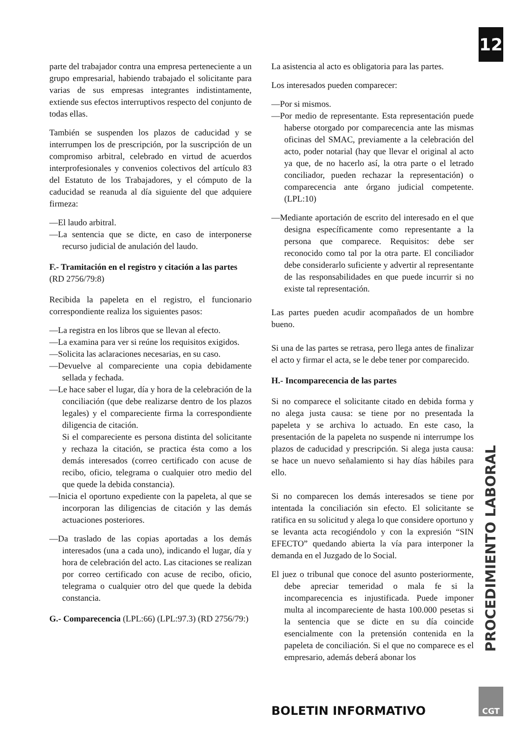12
parte del trabajador contra una empresa perteneciente a un grupo empresarial, habiendo trabajado el solicitante para varias de sus empresas integrantes indistintamente, extiende sus efectos interruptivos respecto del conjunto de todas ellas.
También se suspenden los plazos de caducidad y se interrumpen los de prescripción, por la suscripción de un compromiso arbitral, celebrado en virtud de acuerdos interprofesionales y convenios colectivos del artículo 83 del Estatuto de los Trabajadores, y el cómputo de la caducidad se reanuda al día siguiente del que adquiere firmeza:
—El laudo arbitral.
—La sentencia que se dicte, en caso de interponerse recurso judicial de anulación del laudo.
F.- Tramitación en el registro y citación a las partes (RD 2756/79:8)
Recibida la papeleta en el registro, el funcionario correspondiente realiza los siguientes pasos:
—La registra en los libros que se llevan al efecto.
—La examina para ver si reúne los requisitos exigidos.
—Solicita las aclaraciones necesarias, en su caso.
—Devuelve al compareciente una copia debidamente sellada y fechada.
—Le hace saber el lugar, día y hora de la celebración de la conciliación (que debe realizarse dentro de los plazos legales) y el compareciente firma la correspondiente diligencia de citación.
Si el compareciente es persona distinta del solicitante y rechaza la citación, se practica ésta como a los demás interesados (correo certificado con acuse de recibo, oficio, telegrama o cualquier otro medio del que quede la debida constancia).
—Inicia el oportuno expediente con la papeleta, al que se incorporan las diligencias de citación y las demás actuaciones posteriores.
—Da traslado de las copias aportadas a los demás interesados (una a cada uno), indicando el lugar, día y hora de celebración del acto. Las citaciones se realizan por correo certificado con acuse de recibo, oficio, telegrama o cualquier otro del que quede la debida constancia.
G.- Comparecencia (LPL:66) (LPL:97.3) (RD 2756/79:)
La asistencia al acto es obligatoria para las partes.
Los interesados pueden comparecer:
—Por si mismos.
—Por medio de representante. Esta representación puede haberse otorgado por comparecencia ante las mismas oficinas del SMAC, previamente a la celebración del acto, poder notarial (hay que llevar el original al acto ya que, de no hacerlo así, la otra parte o el letrado conciliador, pueden rechazar la representación) o comparecencia ante órgano judicial competente. (LPL:10)
—Mediante aportación de escrito del interesado en el que designa específicamente como representante a la persona que comparece. Requisitos: debe ser reconocido como tal por la otra parte. El conciliador debe considerarlo suficiente y advertir al representante de las responsabilidades en que puede incurrir si no existe tal representación.
Las partes pueden acudir acompañados de un hombre bueno.
Si una de las partes se retrasa, pero llega antes de finalizar el acto y firmar el acta, se le debe tener por comparecido.
H.- Incomparecencia de las partes
Si no comparece el solicitante citado en debida forma y no alega justa causa: se tiene por no presentada la papeleta y se archiva lo actuado. En este caso, la presentación de la papeleta no suspende ni interrumpe los plazos de caducidad y prescripción. Si alega justa causa: se hace un nuevo señalamiento si hay días hábiles para ello.
Si no comparecen los demás interesados se tiene por intentada la conciliación sin efecto. El solicitante se ratifica en su solicitud y alega lo que considere oportuno y se levanta acta recogiéndolo y con la expresión “SIN EFECTO” quedando abierta la vía para interponer la demanda en el Juzgado de lo Social.
El juez o tribunal que conoce del asunto posteriormente, debe apreciar temeridad o mala fe si la incomparecencia es injustificada. Puede imponer multa al incompareciente de hasta 100.000 pesetas si la sentencia que se dicte en su día coincide esencialmente con la pretensión contenida en la papeleta de conciliación. Si el que no comparece es el empresario, además deberá abonar los
PROCEDIMIENTO LABORAL
BOLETIN INFORMATIVO
CGT